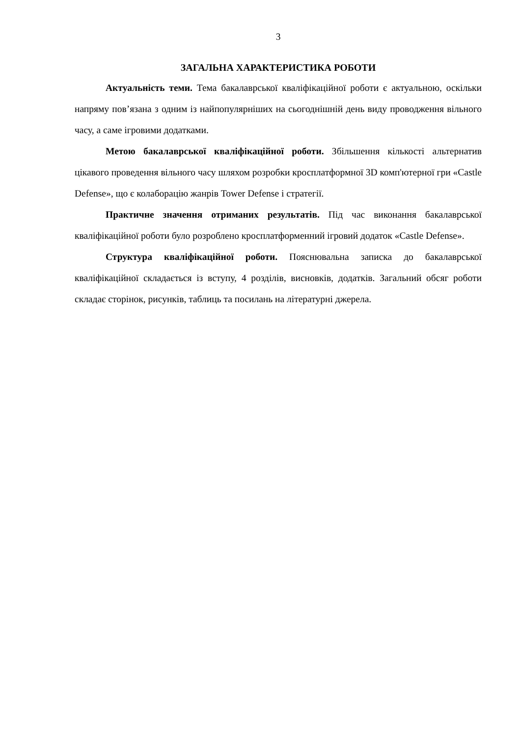3
ЗАГАЛЬНА ХАРАКТЕРИСТИКА РОБОТИ
Актуальність теми. Тема бакалаврської кваліфікаційної роботи є актуальною, оскільки напряму пов’язана з одним із найпопулярніших на сьогоднішній день виду проводження вільного часу, а саме ігровими додатками.
Метою бакалаврської кваліфікаційної роботи. Збільшення кількості альтернатив цікавого проведення вільного часу шляхом розробки кросплатформної 3D комп'ютерної гри «Castle Defense», що є колаборацію жанрів Tower Defense і стратегії.
Практичне значення отриманих результатів. Під час виконання бакалаврської кваліфікаційної роботи було розроблено кросплатформенний ігровий додаток «Castle Defense».
Структура кваліфікаційної роботи. Пояснювальна записка до бакалаврської кваліфікаційної складається із вступу, 4 розділів, висновків, додатків. Загальний обсяг роботи складає сторінок, рисунків, таблиць та посилань на літературні джерела.